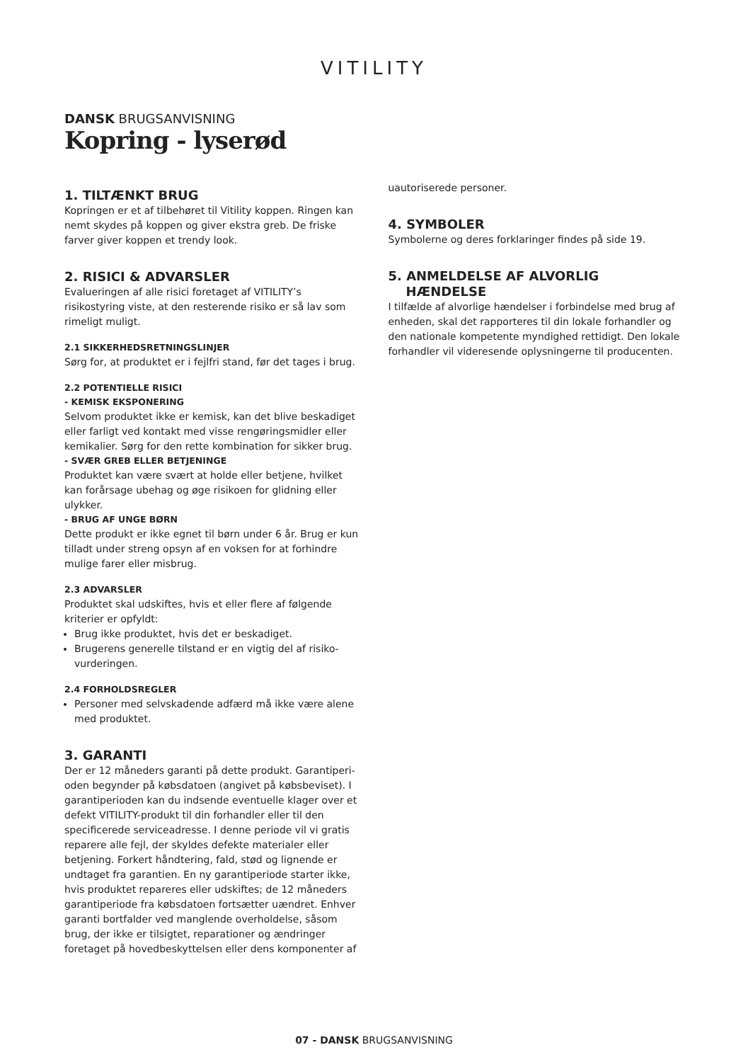VITILITY
DANSK BRUGSANVISNING
Kopring - lyserød
1. TILTÆNKT BRUG
Kopringen er et af tilbehøret til Vitility koppen. Ringen kan nemt skydes på koppen og giver ekstra greb. De friske farver giver koppen et trendy look.
2. RISICI & ADVARSLER
Evalueringen af alle risici foretaget af VITILITY’s risikostyring viste, at den resterende risiko er så lav som rimeligt muligt.
2.1 SIKKERHEDSRETNINGSLINJER
Sørg for, at produktet er i fejlfri stand, før det tages i brug.
2.2 POTENTIELLE RISICI
- KEMISK EKSPONERING
Selvom produktet ikke er kemisk, kan det blive beskadiget eller farligt ved kontakt med visse rengøringsmidler eller kemikalier. Sørg for den rette kombination for sikker brug.
- SVÆR GREB ELLER BETJENINGE
Produktet kan være svært at holde eller betjene, hvilket kan forårsage ubehag og øge risikoen for glidning eller ulykker.
- BRUG AF UNGE BØRN
Dette produkt er ikke egnet til børn under 6 år. Brug er kun tilladt under streng opsyn af en voksen for at forhindre mulige farer eller misbrug.
2.3 ADVARSLER
Produktet skal udskiftes, hvis et eller flere af følgende kriterier er opfyldt:
Brug ikke produktet, hvis det er beskadiget.
Brugerens generelle tilstand er en vigtig del af risiko-vurderingen.
2.4 FORHOLDSREGLER
Personer med selvskadende adfærd må ikke være alene med produktet.
3. GARANTI
Der er 12 måneders garanti på dette produkt. Garantiperi-oden begynder på købsdatoen (angivet på købsbeviset). I garantiperioden kan du indsende eventuelle klager over et defekt VITILITY-produkt til din forhandler eller til den specificerede serviceadresse. I denne periode vil vi gratis reparere alle fejl, der skyldes defekte materialer eller betjening. Forkert håndtering, fald, stød og lignende er undtaget fra garantien. En ny garantiperiode starter ikke, hvis produktet repareres eller udskiftes; de 12 måneders garantiperiode fra købsdatoen fortsætter uændret. Enhver garanti bortfalder ved manglende overholdelse, såsom brug, der ikke er tilsigtet, reparationer og ændringer foretaget på hovedbeskyttelsen eller dens komponenter af
uautoriserede personer.
4. SYMBOLER
Symbolerne og deres forklaringer findes på side 19.
5. ANMELDELSE AF ALVORLIG
HÆNDELSE
I tilfælde af alvorlige hændelser i forbindelse med brug af enheden, skal det rapporteres til din lokale forhandler og den nationale kompetente myndighed rettidigt. Den lokale forhandler vil videresende oplysningerne til producenten.
07 - DANSK BRUGSANVISNING